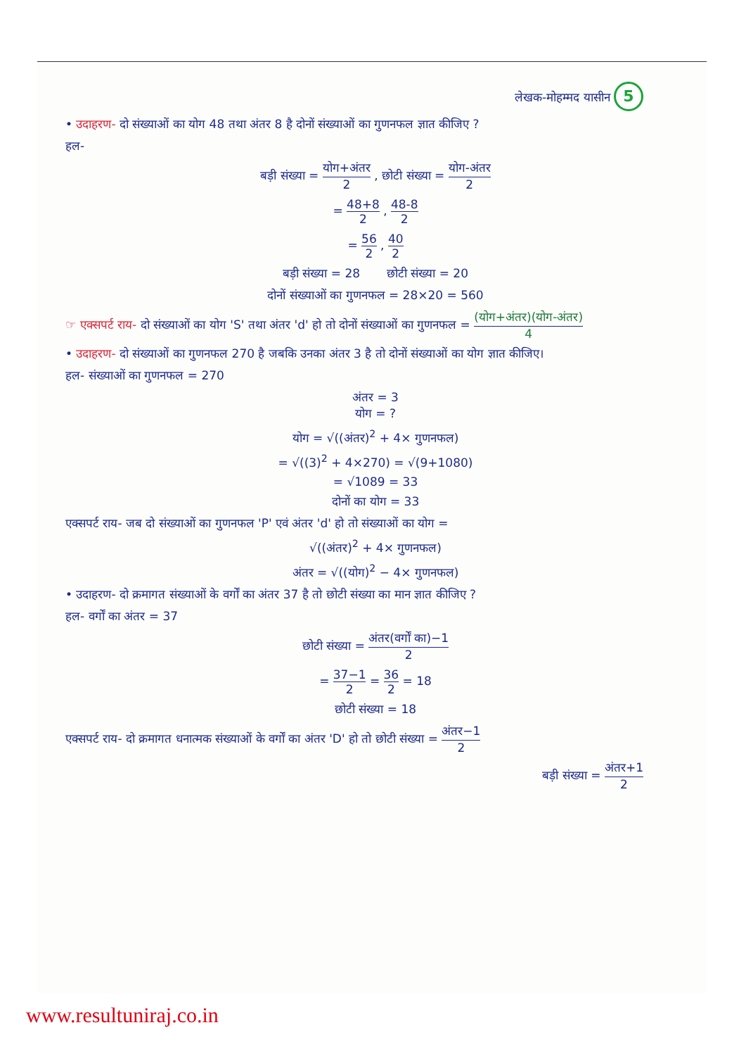लेखक-मोहम्मद यासीन 5
• उदाहरण- दो संख्याओं का योग 48 तथा अंतर 8 है दोनों संख्याओं का गुणनफल ज्ञात कीजिए ?
हल-
बड़ी संख्या = योग+अंतर 2 , छोटी संख्या = योग-अंतर 2
= 48+8 2 , 48-8 2
= 56 2 , 40 2
बड़ी संख्या = 28 छोटी संख्या = 20
दोनों संख्याओं का गुणनफल = 28×20 = 560
☞ एक्सपर्ट राय- दो संख्याओं का योग 'S' तथा अंतर 'd' हो तो दोनों संख्याओं का गुणनफल = (योग+अंतर)(योग-अंतर) 4
• उदाहरण- दो संख्याओं का गुणनफल 270 है जबकि उनका अंतर 3 है तो दोनों संख्याओं का योग ज्ञात कीजिए।
हल- संख्याओं का गुणनफल = 270
अंतर = 3
योग = ?
योग = √((अंतर)<sup>2</sup> + 4× गुणनफल)
= √((3)<sup>2</sup> + 4×270) = √(9+1080)
= √1089 = 33
दोनों का योग = 33
एक्सपर्ट राय- जब दो संख्याओं का गुणनफल 'P' एवं अंतर 'd' हो तो संख्याओं का योग =
√((अंतर)<sup>2</sup> + 4× गुणनफल)
अंतर = √((योग)<sup>2</sup> − 4× गुणनफल)
• उदाहरण- दो क्रमागत संख्याओं के वर्गों का अंतर 37 है तो छोटी संख्या का मान ज्ञात कीजिए ?
हल- वर्गों का अंतर = 37
छोटी संख्या = अंतर(वर्गों का)−1 2
= 37−1 2 = 36 2 = 18
छोटी संख्या = 18
एक्सपर्ट राय- दो क्रमागत धनात्मक संख्याओं के वर्गों का अंतर 'D' हो तो छोटी संख्या = अंतर−1 2
बड़ी संख्या = अंतर+1 2
www.resultuniraj.co.in